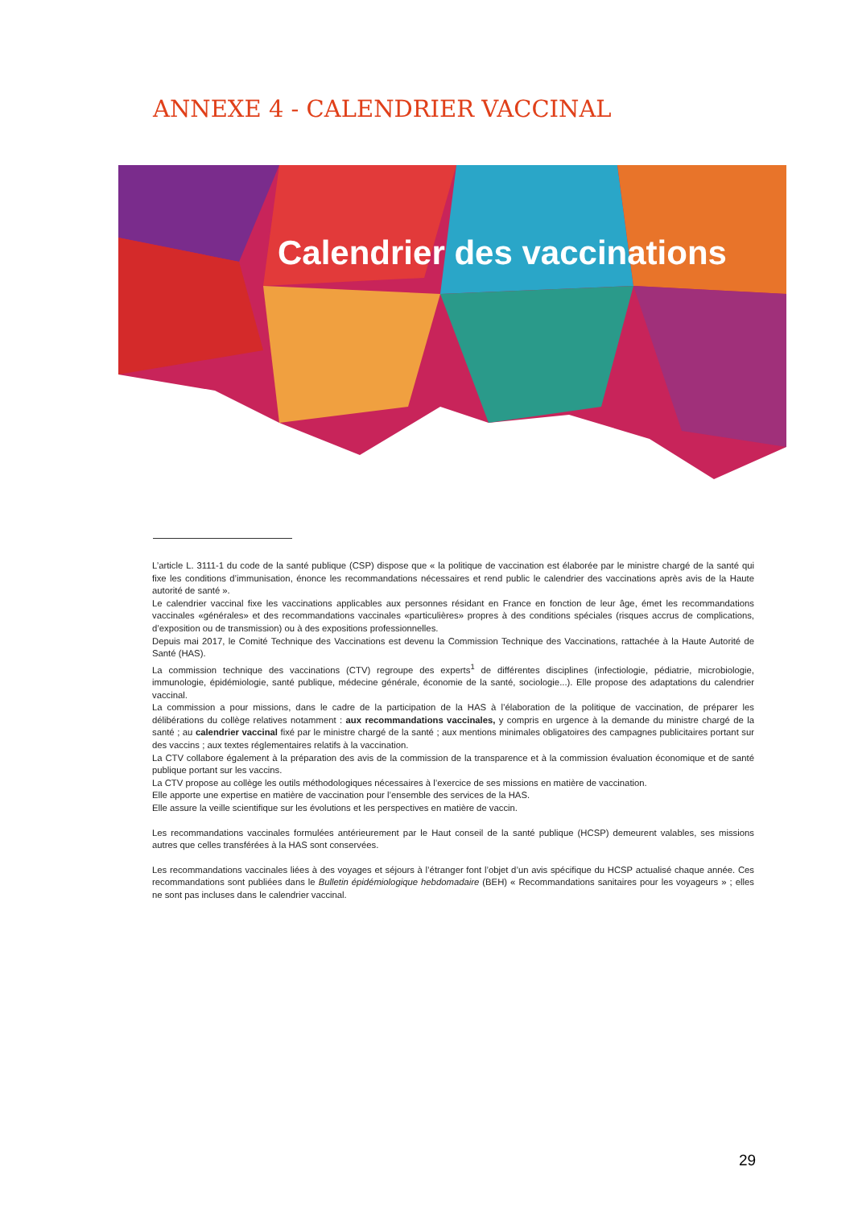ANNEXE 4 - CALENDRIER VACCINAL
Calendrier des vaccinations
L’article L. 3111-1 du code de la santé publique (CSP) dispose que « la politique de vaccination est élaborée par le ministre chargé de la santé qui fixe les conditions d’immunisation, énonce les recommandations nécessaires et rend public le calendrier des vaccinations après avis de la Haute autorité de santé ».
Le calendrier vaccinal fixe les vaccinations applicables aux personnes résidant en France en fonction de leur âge, émet les recommandations vaccinales «générales» et des recommandations vaccinales «particulières» propres à des conditions spéciales (risques accrus de complications, d’exposition ou de transmission) ou à des expositions professionnelles.
Depuis mai 2017, le Comité Technique des Vaccinations est devenu la Commission Technique des Vaccinations, rattachée à la Haute Autorité de Santé (HAS).
La commission technique des vaccinations (CTV) regroupe des experts<sup>1</sup> de différentes disciplines (infectiologie, pédiatrie, microbiologie, immunologie, épidémiologie, santé publique, médecine générale, économie de la santé, sociologie...). Elle propose des adaptations du calendrier vaccinal.
La commission a pour missions, dans le cadre de la participation de la HAS à l’élaboration de la politique de vaccination, de préparer les délibérations du collège relatives notamment : aux recommandations vaccinales, y compris en urgence à la demande du ministre chargé de la santé ; au calendrier vaccinal fixé par le ministre chargé de la santé ; aux mentions minimales obligatoires des campagnes publicitaires portant sur des vaccins ; aux textes réglementaires relatifs à la vaccination.
La CTV collabore également à la préparation des avis de la commission de la transparence et à la commission évaluation économique et de santé publique portant sur les vaccins.
La CTV propose au collège les outils méthodologiques nécessaires à l’exercice de ses missions en matière de vaccination.
Elle apporte une expertise en matière de vaccination pour l’ensemble des services de la HAS.
Elle assure la veille scientifique sur les évolutions et les perspectives en matière de vaccin.
Les recommandations vaccinales formulées antérieurement par le Haut conseil de la santé publique (HCSP) demeurent valables, ses missions autres que celles transférées à la HAS sont conservées.
Les recommandations vaccinales liées à des voyages et séjours à l’étranger font l’objet d’un avis spécifique du HCSP actualisé chaque année. Ces recommandations sont publiées dans le Bulletin épidémiologique hebdomadaire (BEH) « Recommandations sanitaires pour les voyageurs » ; elles ne sont pas incluses dans le calendrier vaccinal.
29